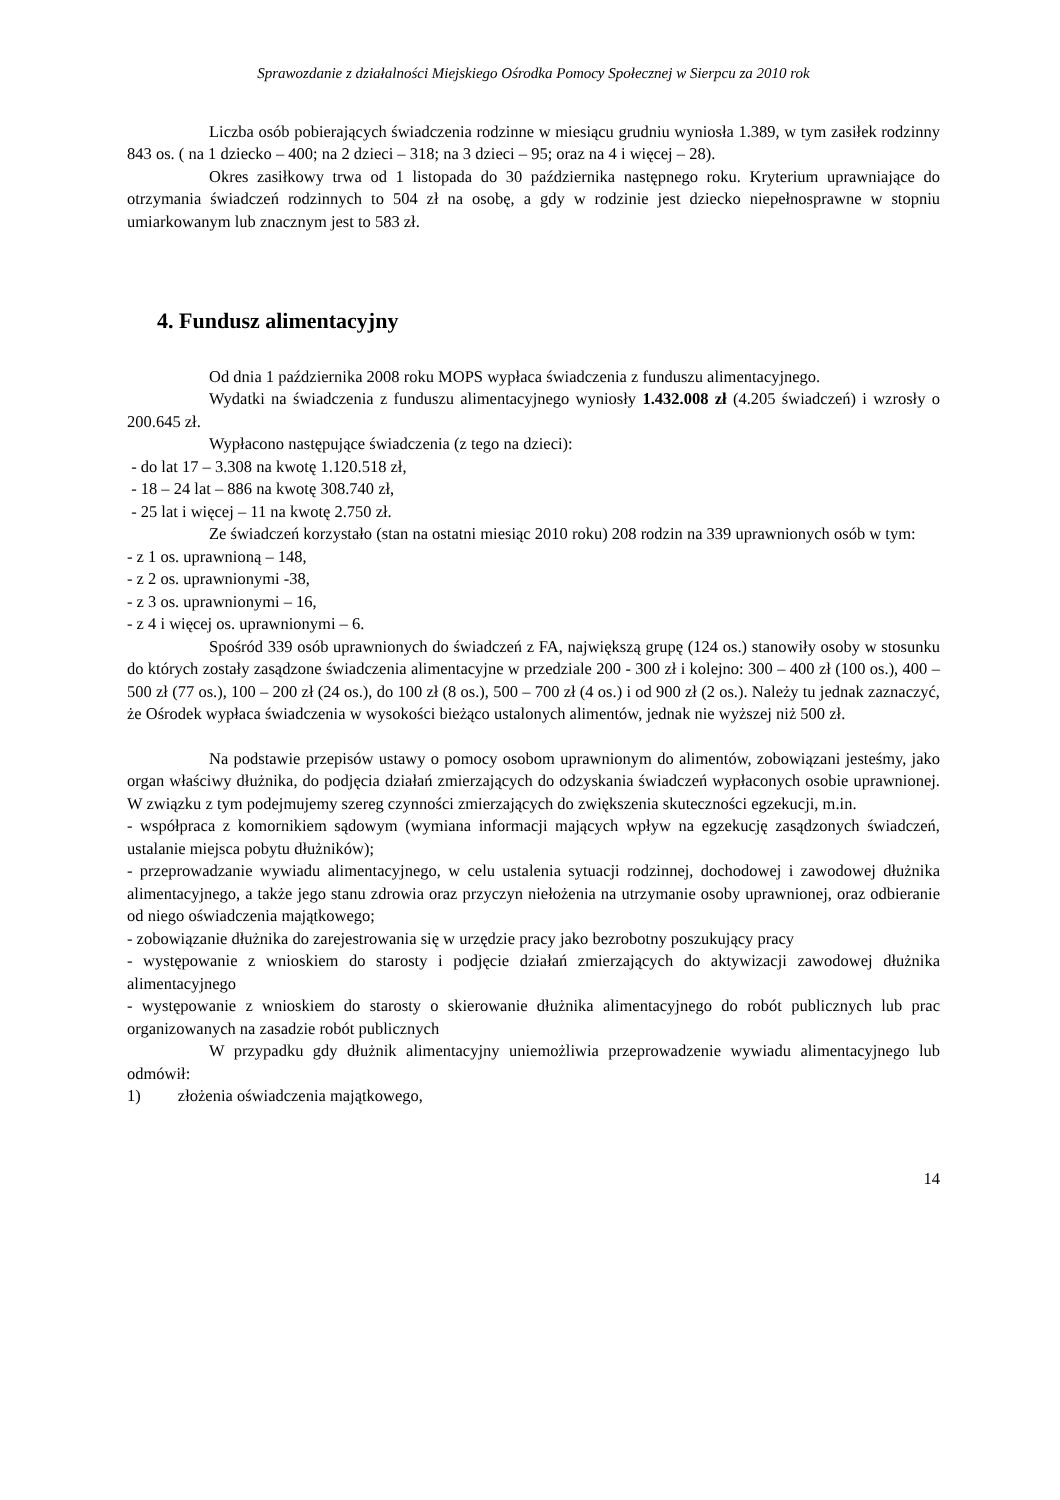Sprawozdanie z działalności Miejskiego Ośrodka Pomocy Społecznej w Sierpcu za 2010 rok
Liczba osób pobierających świadczenia rodzinne w miesiącu grudniu wyniosła 1.389, w tym zasiłek rodzinny 843 os. ( na 1 dziecko – 400; na 2 dzieci – 318; na 3 dzieci – 95; oraz na 4 i więcej – 28).
Okres zasiłkowy trwa od 1 listopada do 30 października następnego roku. Kryterium uprawniające do otrzymania świadczeń rodzinnych to 504 zł na osobę, a gdy w rodzinie jest dziecko niepełnosprawne w stopniu umiarkowanym lub znacznym jest to 583 zł.
4. Fundusz alimentacyjny
Od dnia 1 października 2008 roku MOPS wypłaca świadczenia z funduszu alimentacyjnego.
Wydatki na świadczenia z funduszu alimentacyjnego wyniosły 1.432.008 zł (4.205 świadczeń) i wzrosły o 200.645 zł.
Wypłacono następujące świadczenia (z tego na dzieci):
- do lat 17 – 3.308 na kwotę 1.120.518 zł,
- 18 – 24 lat – 886 na kwotę 308.740 zł,
- 25 lat i więcej – 11 na kwotę 2.750 zł.
Ze świadczeń korzystało (stan na ostatni miesiąc 2010 roku) 208 rodzin na 339 uprawnionych osób w tym:
- z 1 os. uprawnioną – 148,
- z 2 os. uprawnionymi -38,
- z 3 os. uprawnionymi – 16,
- z 4 i więcej os. uprawnionymi – 6.
Spośród 339 osób uprawnionych do świadczeń z FA, największą grupę (124 os.) stanowiły osoby w stosunku do których zostały zasądzone świadczenia alimentacyjne w przedziale 200 - 300 zł i kolejno: 300 – 400 zł (100 os.), 400 – 500 zł (77 os.), 100 – 200 zł (24 os.), do 100 zł (8 os.), 500 – 700 zł (4 os.) i od 900 zł (2 os.). Należy tu jednak zaznaczyć, że Ośrodek wypłaca świadczenia w wysokości bieżąco ustalonych alimentów, jednak nie wyższej niż 500 zł.
Na podstawie przepisów ustawy o pomocy osobom uprawnionym do alimentów, zobowiązani jesteśmy, jako organ właściwy dłużnika, do podjęcia działań zmierzających do odzyskania świadczeń wypłaconych osobie uprawnionej. W związku z tym podejmujemy szereg czynności zmierzających do zwiększenia skuteczności egzekucji, m.in.
- współpraca z komornikiem sądowym (wymiana informacji mających wpływ na egzekucję zasądzonych świadczeń, ustalanie miejsca pobytu dłużników);
- przeprowadzanie wywiadu alimentacyjnego, w celu ustalenia sytuacji rodzinnej, dochodowej i zawodowej dłużnika alimentacyjnego, a także jego stanu zdrowia oraz przyczyn niełożenia na utrzymanie osoby uprawnionej, oraz odbieranie od niego oświadczenia majątkowego;
- zobowiązanie dłużnika do zarejestrowania się w urzędzie pracy jako bezrobotny poszukujący pracy
- występowanie z wnioskiem do starosty i podjęcie działań zmierzających do aktywizacji zawodowej dłużnika alimentacyjnego
- występowanie z wnioskiem do starosty o skierowanie dłużnika alimentacyjnego do robót publicznych lub prac organizowanych na zasadzie robót publicznych
W przypadku gdy dłużnik alimentacyjny uniemożliwia przeprowadzenie wywiadu alimentacyjnego lub odmówił:
1) złożenia oświadczenia majątkowego,
14